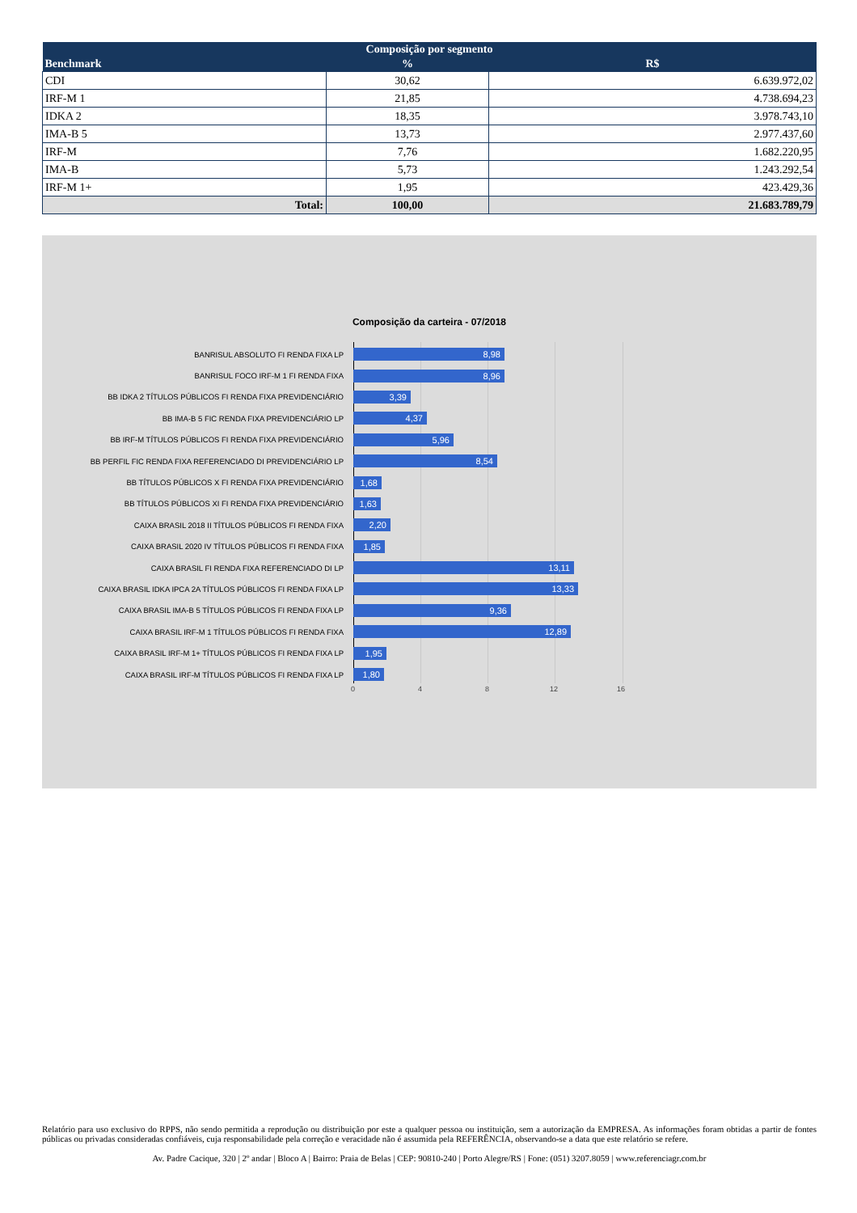| Composição por segmento | | |
| --- | --- | --- |
| Benchmark | % | R$ |
| CDI | 30,62 | 6.639.972,02 |
| IRF-M 1 | 21,85 | 4.738.694,23 |
| IDKA 2 | 18,35 | 3.978.743,10 |
| IMA-B 5 | 13,73 | 2.977.437,60 |
| IRF-M | 7,76 | 1.682.220,95 |
| IMA-B | 5,73 | 1.243.292,54 |
| IRF-M 1+ | 1,95 | 423.429,36 |
| Total: | 100,00 | 21.683.789,79 |
Composição da carteira - 07/2018
BANRISUL ABSOLUTO FI RENDA FIXA LP
8,98
BANRISUL FOCO IRF-M 1 FI RENDA FIXA
8,96
BB IDKA 2 TÍTULOS PÚBLICOS FI RENDA FIXA PREVIDENCIÁRIO
3,39
BB IMA-B 5 FIC RENDA FIXA PREVIDENCIÁRIO LP
4,37
BB IRF-M TÍTULOS PÚBLICOS FI RENDA FIXA PREVIDENCIÁRIO
5,96
BB PERFIL FIC RENDA FIXA REFERENCIADO DI PREVIDENCIÁRIO LP
8,54
BB TÍTULOS PÚBLICOS X FI RENDA FIXA PREVIDENCIÁRIO
1,68
BB TÍTULOS PÚBLICOS XI FI RENDA FIXA PREVIDENCIÁRIO
1,63
CAIXA BRASIL 2018 II TÍTULOS PÚBLICOS FI RENDA FIXA
2,20
CAIXA BRASIL 2020 IV TÍTULOS PÚBLICOS FI RENDA FIXA
1,85
CAIXA BRASIL FI RENDA FIXA REFERENCIADO DI LP
13,11
CAIXA BRASIL IDKA IPCA 2A TÍTULOS PÚBLICOS FI RENDA FIXA LP
13,33
CAIXA BRASIL IMA-B 5 TÍTULOS PÚBLICOS FI RENDA FIXA LP
9,36
CAIXA BRASIL IRF-M 1 TÍTULOS PÚBLICOS FI RENDA FIXA
12,89
CAIXA BRASIL IRF-M 1+ TÍTULOS PÚBLICOS FI RENDA FIXA LP
1,95
CAIXA BRASIL IRF-M TÍTULOS PÚBLICOS FI RENDA FIXA LP
1,80
0 4 8 12 16
Relatório para uso exclusivo do RPPS, não sendo permitida a reprodução ou distribuição por este a qualquer pessoa ou instituição, sem a autorização da EMPRESA. As informações foram obtidas a partir de fontes públicas ou privadas consideradas confiáveis, cuja responsabilidade pela correção e veracidade não é assumida pela REFERÊNCIA, observando-se a data que este relatório se refere.
Av. Padre Cacique, 320 | 2º andar | Bloco A | Bairro: Praia de Belas | CEP: 90810-240 | Porto Alegre/RS | Fone: (051) 3207.8059 | www.referenciagr.com.br